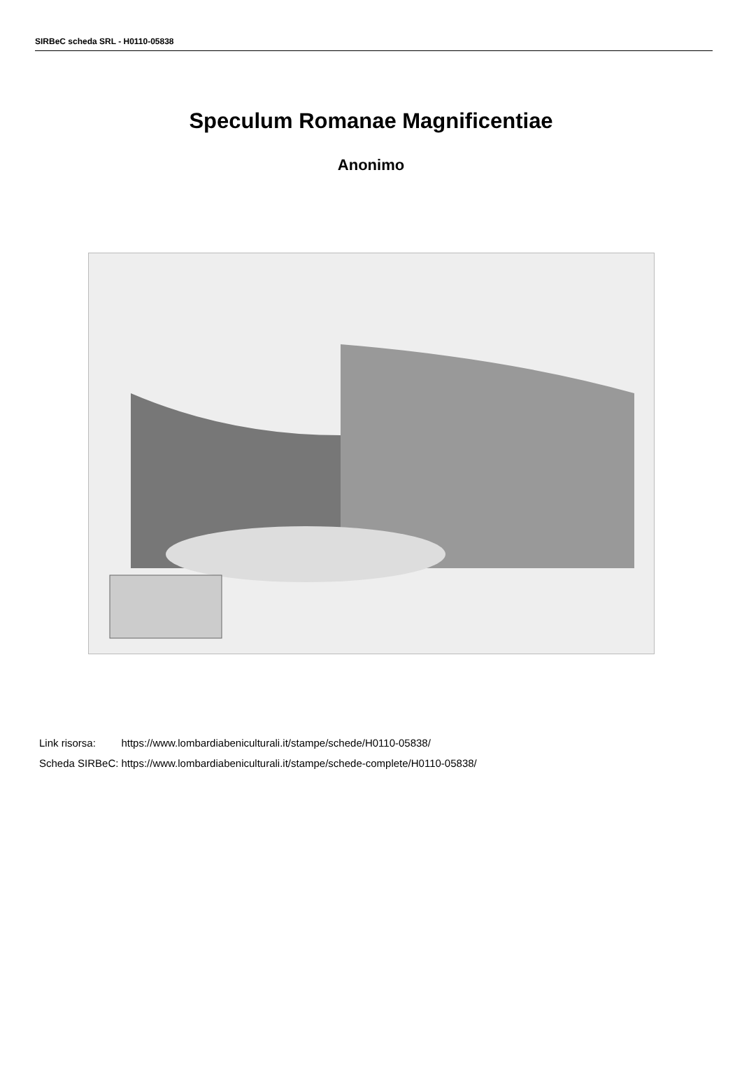SIRBeC scheda SRL - H0110-05838
Speculum Romanae Magnificentiae
Anonimo
| Link risorsa: | https://www.lombardiabeniculturali.it/stampe/schede/H0110-05838/ |
| Scheda SIRBeC: | https://www.lombardiabeniculturali.it/stampe/schede-complete/H0110-05838/ |